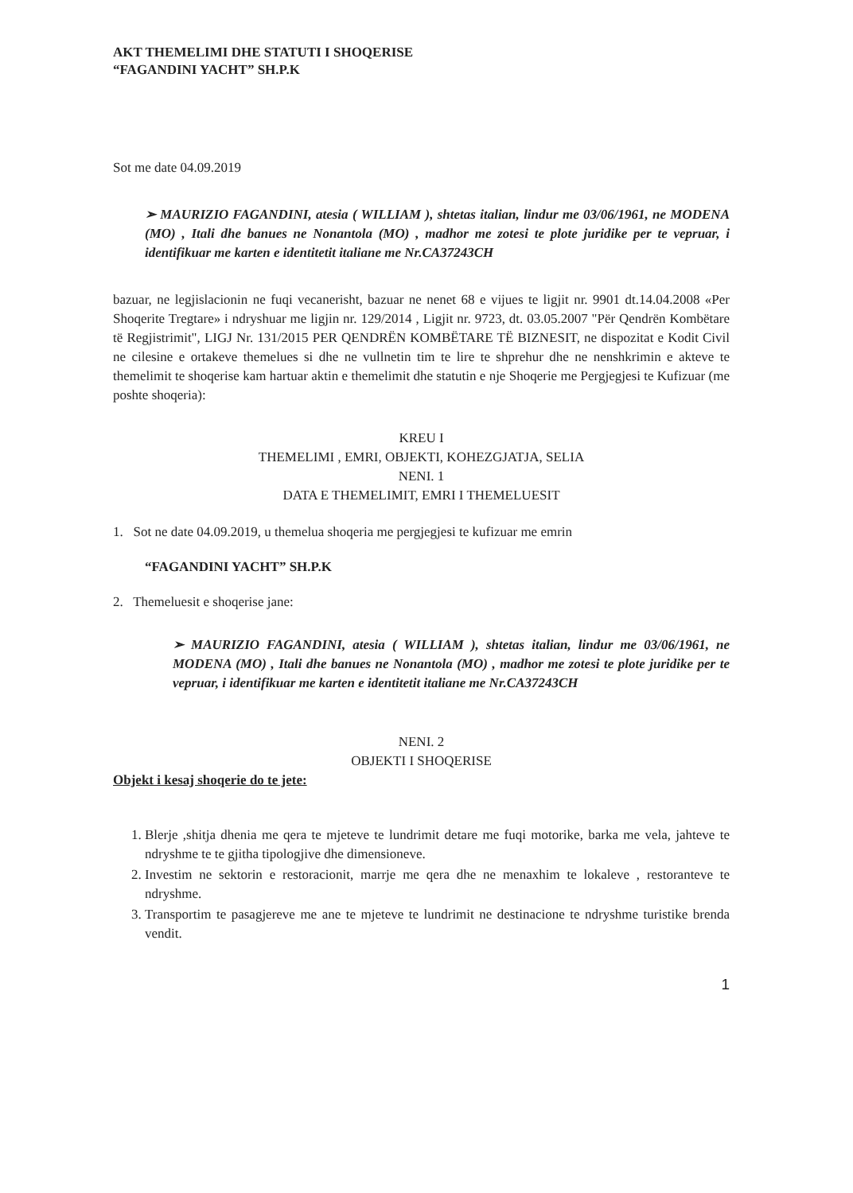AKT THEMELIMI DHE STATUTI I SHOQERISE
“FAGANDINI YACHT” SH.P.K
Sot me date 04.09.2019
➢ MAURIZIO FAGANDINI, atesia ( WILLIAM ), shtetas italian, lindur me 03/06/1961, ne MODENA (MO) , Itali dhe banues ne Nonantola (MO) , madhor me zotesi te plote juridike per te vepruar, i identifikuar me karten e identitetit italiane me Nr.CA37243CH
bazuar, ne legjislacionin ne fuqi vecanerisht, bazuar ne nenet 68 e vijues te ligjit nr. 9901 dt.14.04.2008 «Per Shoqerite Tregtare» i ndryshuar me ligjin nr. 129/2014 , Ligjit nr. 9723, dt. 03.05.2007 "Për Qendrën Kombëtare të Regjistrimit", LIGJ Nr. 131/2015 PER QENDRËN KOMBËTARE TË BIZNESIT, ne dispozitat e Kodit Civil ne cilesine e ortakeve themelues si dhe ne vullnetin tim te lire te shprehur dhe ne nenshkrimin e akteve te themelimit te shoqerise kam hartuar aktin e themelimit dhe statutin e nje Shoqerie me Pergjegjesi te Kufizuar (me poshte shoqeria):
KREU I
THEMELIMI , EMRI, OBJEKTI, KOHEZGJATJA, SELIA
NENI. 1
DATA E THEMELIMIT, EMRI I THEMELUESIT
1. Sot ne date 04.09.2019, u themelua shoqeria me pergjegjesi te kufizuar me emrin
“FAGANDINI YACHT” SH.P.K
2. Themeluesit e shoqerise jane:
➢ MAURIZIO FAGANDINI, atesia ( WILLIAM ), shtetas italian, lindur me 03/06/1961, ne MODENA (MO) , Itali dhe banues ne Nonantola (MO) , madhor me zotesi te plote juridike per te vepruar, i identifikuar me karten e identitetit italiane me Nr.CA37243CH
NENI. 2
OBJEKTI I SHOQERISE
Objekt i kesaj shoqerie do te jete:
1. Blerje ,shitja dhenia me qera te mjeteve te lundrimit detare me fuqi motorike, barka me vela, jahteve te ndryshme te te gjitha tipologjive dhe dimensioneve.
2. Investim ne sektorin e restoracionit, marrje me qera dhe ne menaxhim te lokaleve , restoranteve te ndryshme.
3. Transportim te pasagjereve me ane te mjeteve te lundrimit ne destinacione te ndryshme turistike brenda vendit.
1